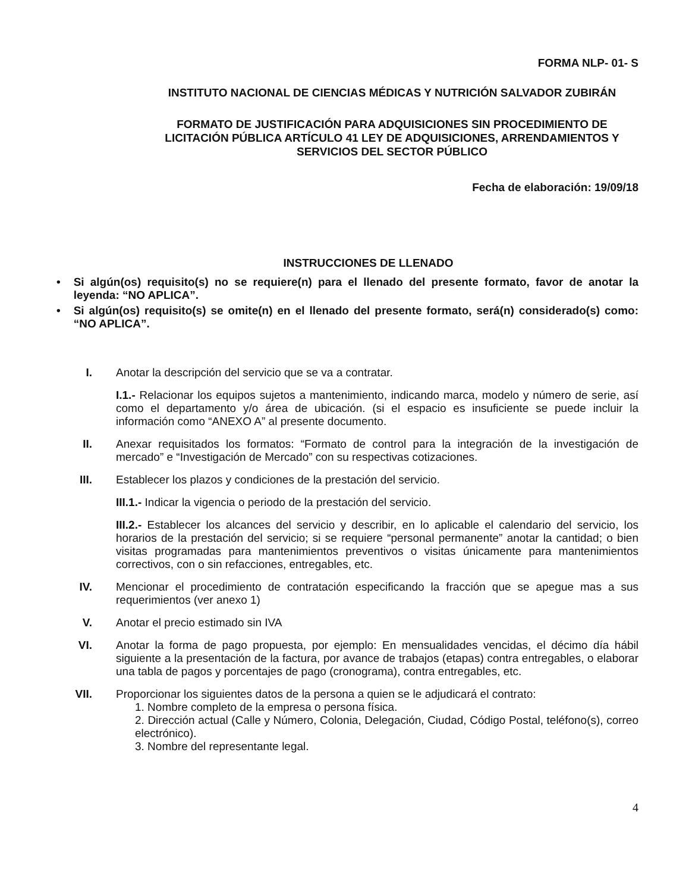FORMA NLP- 01- S
INSTITUTO NACIONAL DE CIENCIAS MÉDICAS Y NUTRICIÓN SALVADOR ZUBIRÁN
FORMATO DE JUSTIFICACIÓN PARA ADQUISICIONES SIN PROCEDIMIENTO DE LICITACIÓN PÚBLICA ARTÍCULO 41 LEY DE ADQUISICIONES, ARRENDAMIENTOS Y SERVICIOS DEL SECTOR PÚBLICO
Fecha de elaboración: 19/09/18
INSTRUCCIONES DE LLENADO
• Si algún(os) requisito(s) no se requiere(n) para el llenado del presente formato, favor de anotar la leyenda: “NO APLICA”.
• Si algún(os) requisito(s) se omite(n) en el llenado del presente formato, será(n) considerado(s) como: “NO APLICA”.
I. Anotar la descripción del servicio que se va a contratar.
I.1.- Relacionar los equipos sujetos a mantenimiento, indicando marca, modelo y número de serie, así como el departamento y/o área de ubicación. (si el espacio es insuficiente se puede incluir la información como “ANEXO A” al presente documento.
II. Anexar requisitados los formatos: “Formato de control para la integración de la investigación de mercado” e “Investigación de Mercado” con su respectivas cotizaciones.
III. Establecer los plazos y condiciones de la prestación del servicio.
III.1.- Indicar la vigencia o periodo de la prestación del servicio.
III.2.- Establecer los alcances del servicio y describir, en lo aplicable el calendario del servicio, los horarios de la prestación del servicio; si se requiere “personal permanente” anotar la cantidad; o bien visitas programadas para mantenimientos preventivos o visitas únicamente para mantenimientos correctivos, con o sin refacciones, entregables, etc.
IV. Mencionar el procedimiento de contratación especificando la fracción que se apegue mas a sus requerimientos (ver anexo 1)
V. Anotar el precio estimado sin IVA
VI. Anotar la forma de pago propuesta, por ejemplo: En mensualidades vencidas, el décimo día hábil siguiente a la presentación de la factura, por avance de trabajos (etapas) contra entregables, o elaborar una tabla de pagos y porcentajes de pago (cronograma), contra entregables, etc.
VII. Proporcionar los siguientes datos de la persona a quien se le adjudicará el contrato:
1. Nombre completo de la empresa o persona física.
2. Dirección actual (Calle y Número, Colonia, Delegación, Ciudad, Código Postal, teléfono(s), correo electrónico).
3. Nombre del representante legal.
4